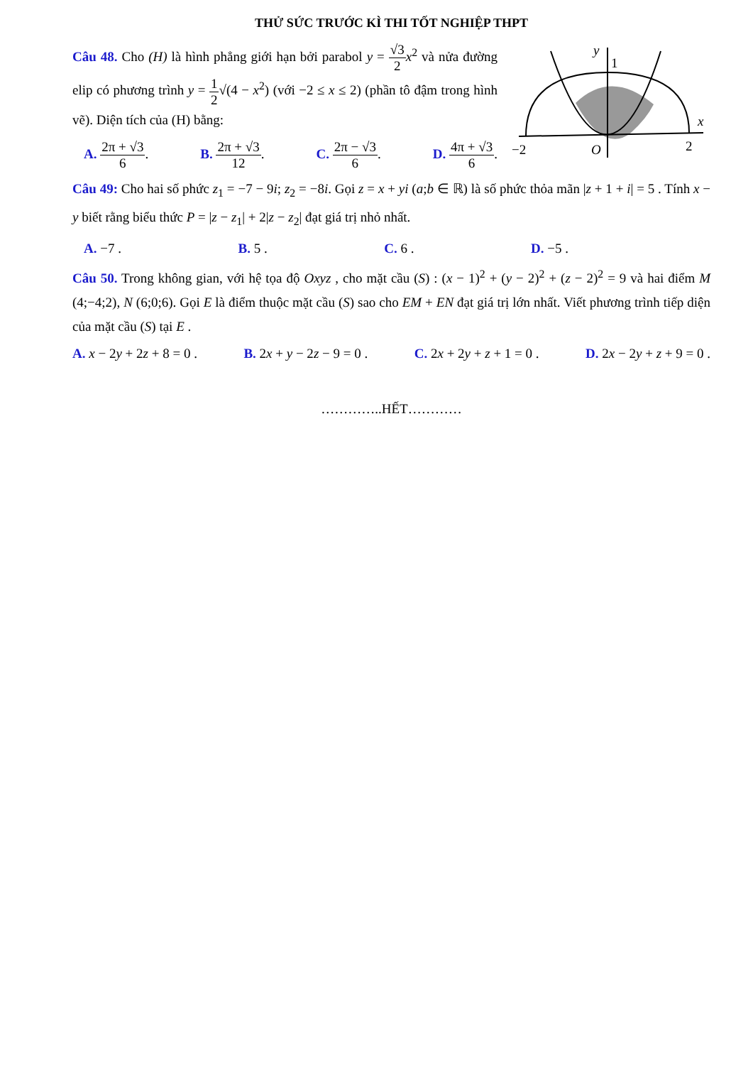THỬ SỨC TRƯỚC KÌ THI TỐT NGHIỆP THPT
Câu 48. Cho (H) là hình phẳng giới hạn bởi parabol y = √3 2 x<sup>2</sup> và nửa đường elip có phương trình y = 1 2√(4 − x<sup>2</sup>) (với −2 ≤ x ≤ 2) (phần tô đậm trong hình vẽ). Diện tích của (H) bằng:
A. 2π + √3 6. B. 2π + √3 12. C. 2π − √3 6. D. 4π + √3 6.
y
1
x
−2
O
2
Câu 49: Cho hai số phức z<sub>1</sub> = −7 − 9i; z<sub>2</sub> = −8i. Gọi z = x + yi (a;b ∈ ℝ) là số phức thỏa mãn |z + 1 + i| = 5 . Tính x − y biết rằng biểu thức P = |z − z<sub>1</sub>| + 2|z − z<sub>2</sub>| đạt giá trị nhỏ nhất.
A. −7 . B. 5 . C. 6 . D. −5 .
Câu 50. Trong không gian, với hệ tọa độ Oxyz , cho mặt cầu (S) : (x − 1)<sup>2</sup> + (y − 2)<sup>2</sup> + (z − 2)<sup>2</sup> = 9 và hai điểm M (4;−4;2), N (6;0;6). Gọi E là điểm thuộc mặt cầu (S) sao cho EM + EN đạt giá trị lớn nhất. Viết phương trình tiếp diện của mặt cầu (S) tại E .
A. x − 2y + 2z + 8 = 0 . B. 2x + y − 2z − 9 = 0 . C. 2x + 2y + z + 1 = 0 . D. 2x − 2y + z + 9 = 0 .
…………..HẾT…………